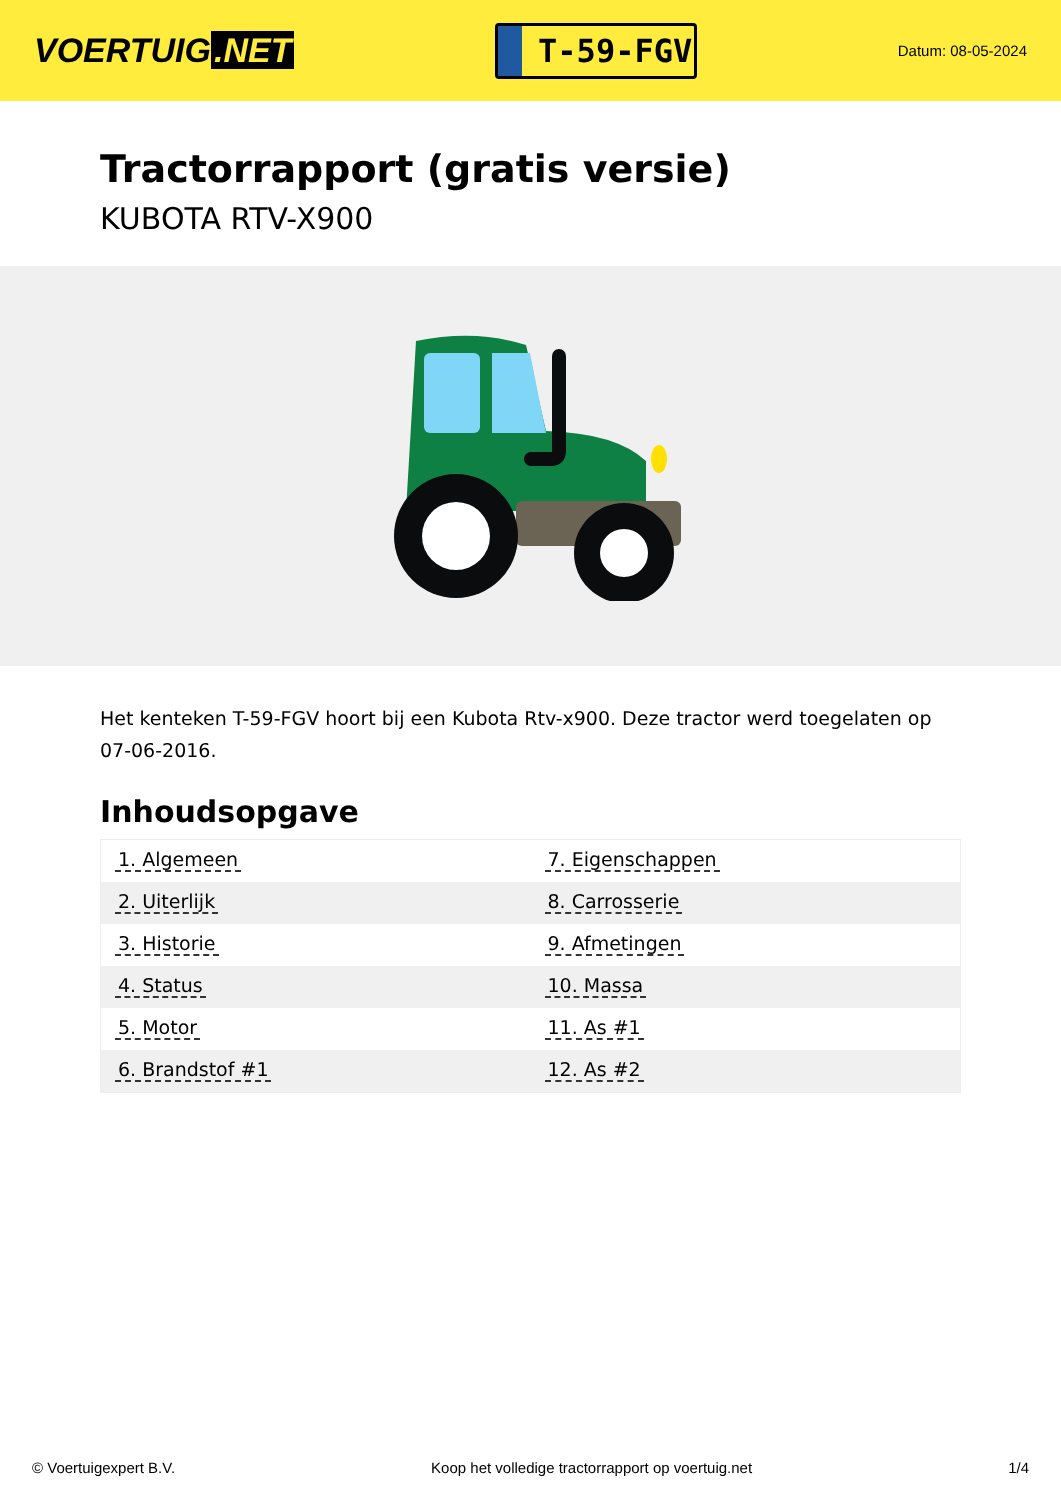VOERTUIG.NET
T-59-FGV
Datum: 08-05-2024
Tractorrapport (gratis versie)
KUBOTA RTV-X900
Het kenteken T-59-FGV hoort bij een Kubota Rtv-x900. Deze tractor werd toegelaten op 07-06-2016.
Inhoudsopgave
| 1. Algemeen | 7. Eigenschappen |
| 2. Uiterlijk | 8. Carrosserie |
| 3. Historie | 9. Afmetingen |
| 4. Status | 10. Massa |
| 5. Motor | 11. As #1 |
| 6. Brandstof #1 | 12. As #2 |
© Voertuigexpert B.V. Koop het volledige tractorrapport op voertuig.net 1/4